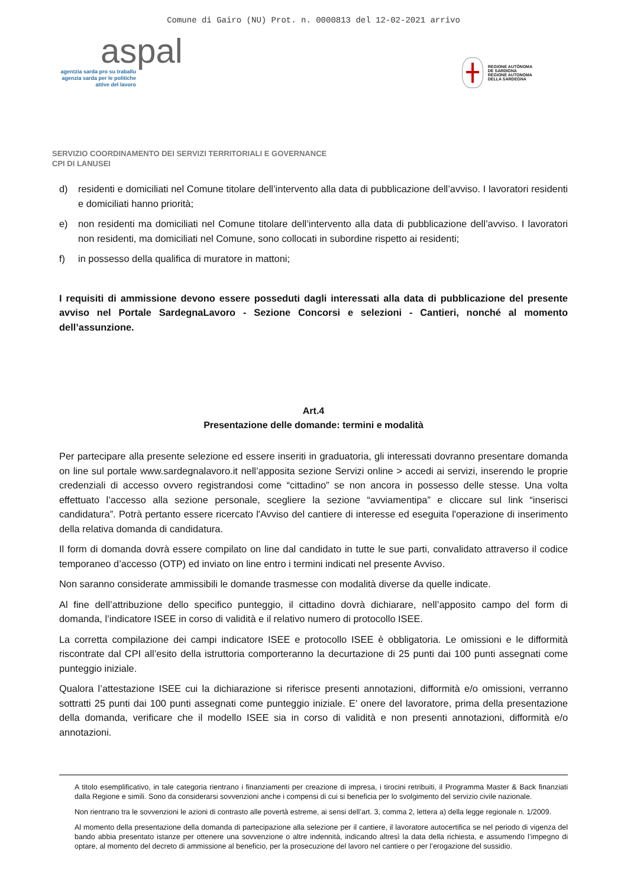Comune di Gairo (NU) Prot. n. 0000813 del 12-02-2021 arrivo
aspal
agentzia sarda pro su traballu
agenzia sarda per le politiche
attive del lavoro
REGIONE AUTÒNOMA
DE SARDIGNA
REGIONE AUTONOMA
DELLA SARDEGNA
SERVIZIO COORDINAMENTO DEI SERVIZI TERRITORIALI E GOVERNANCE
CPI DI LANUSEI
d) residenti e domiciliati nel Comune titolare dell’intervento alla data di pubblicazione dell’avviso. I lavoratori residenti e domiciliati hanno priorità;
e) non residenti ma domiciliati nel Comune titolare dell’intervento alla data di pubblicazione dell’avviso. I lavoratori non residenti, ma domiciliati nel Comune, sono collocati in subordine rispetto ai residenti;
f) in possesso della qualifica di muratore in mattoni;
I requisiti di ammissione devono essere posseduti dagli interessati alla data di pubblicazione del presente avviso nel Portale SardegnaLavoro - Sezione Concorsi e selezioni - Cantieri, nonché al momento dell’assunzione.
Art.4
Presentazione delle domande: termini e modalità
Per partecipare alla presente selezione ed essere inseriti in graduatoria, gli interessati dovranno presentare domanda on line sul portale www.sardegnalavoro.it nell’apposita sezione Servizi online > accedi ai servizi, inserendo le proprie credenziali di accesso ovvero registrandosi come “cittadino” se non ancora in possesso delle stesse. Una volta effettuato l’accesso alla sezione personale, scegliere la sezione “avviamentipa” e cliccare sul link “inserisci candidatura”. Potrà pertanto essere ricercato l'Avviso del cantiere di interesse ed eseguita l'operazione di inserimento della relativa domanda di candidatura.
Il form di domanda dovrà essere compilato on line dal candidato in tutte le sue parti, convalidato attraverso il codice temporaneo d’accesso (OTP) ed inviato on line entro i termini indicati nel presente Avviso.
Non saranno considerate ammissibili le domande trasmesse con modalità diverse da quelle indicate.
Al fine dell’attribuzione dello specifico punteggio, il cittadino dovrà dichiarare, nell’apposito campo del form di domanda, l’indicatore ISEE in corso di validità e il relativo numero di protocollo ISEE.
La corretta compilazione dei campi indicatore ISEE e protocollo ISEE è obbligatoria. Le omissioni e le difformità riscontrate dal CPI all’esito della istruttoria comporteranno la decurtazione di 25 punti dai 100 punti assegnati come punteggio iniziale.
Qualora l’attestazione ISEE cui la dichiarazione si riferisce presenti annotazioni, difformità e/o omissioni, verranno sottratti 25 punti dai 100 punti assegnati come punteggio iniziale. E’ onere del lavoratore, prima della presentazione della domanda, verificare che il modello ISEE sia in corso di validità e non presenti annotazioni, difformità e/o annotazioni.
A titolo esemplificativo, in tale categoria rientrano i finanziamenti per creazione di impresa, i tirocini retribuiti, il Programma Master & Back finanziati dalla Regione e simili. Sono da considerarsi sovvenzioni anche i compensi di cui si beneficia per lo svolgimento del servizio civile nazionale.
Non rientrano tra le sovvenzioni le azioni di contrasto alle povertà estreme, ai sensi dell’art. 3, comma 2, lettera a) della legge regionale n. 1/2009.
Al momento della presentazione della domanda di partecipazione alla selezione per il cantiere, il lavoratore autocertifica se nel periodo di vigenza del bando abbia presentato istanze per ottenere una sovvenzione o altre indennità, indicando altresì la data della richiesta, e assumendo l’impegno di optare, al momento del decreto di ammissione al beneficio, per la prosecuzione del lavoro nel cantiere o per l’erogazione del sussidio.